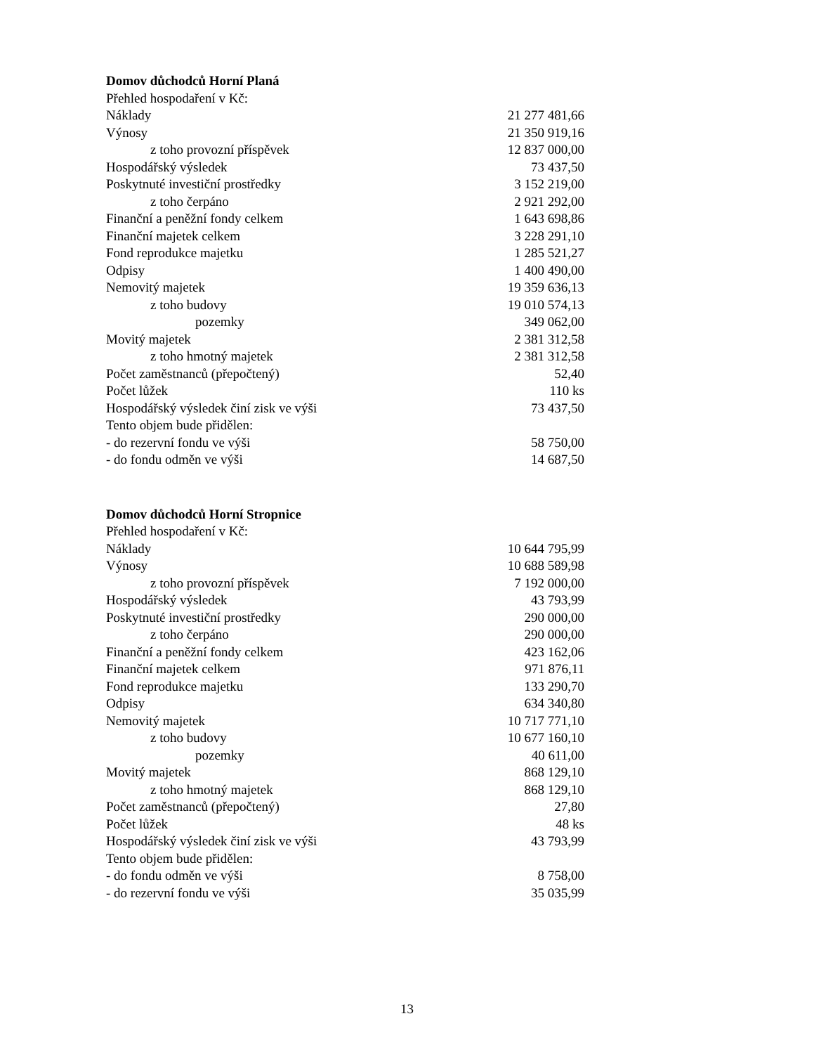Domov důchodců Horní Planá
| Přehled hospodaření v Kč: | |
| Náklady | 21 277 481,66 |
| Výnosy | 21 350 919,16 |
| z toho provozní příspěvek | 12 837 000,00 |
| Hospodářský výsledek | 73 437,50 |
| Poskytnuté investiční prostředky | 3 152 219,00 |
| z toho čerpáno | 2 921 292,00 |
| Finanční a peněžní fondy celkem | 1 643 698,86 |
| Finanční majetek celkem | 3 228 291,10 |
| Fond reprodukce majetku | 1 285 521,27 |
| Odpisy | 1 400 490,00 |
| Nemovitý majetek | 19 359 636,13 |
| z toho budovy | 19 010 574,13 |
| pozemky | 349 062,00 |
| Movitý majetek | 2 381 312,58 |
| z toho hmotný majetek | 2 381 312,58 |
| Počet zaměstnanců (přepočtený) | 52,40 |
| Počet lůžek | 110 ks |
| Hospodářský výsledek činí zisk ve výši | 73 437,50 |
| Tento objem bude přidělen: | |
| - do rezervní fondu ve výši | 58 750,00 |
| - do fondu odměn ve výši | 14 687,50 |
Domov důchodců Horní Stropnice
| Přehled hospodaření v Kč: | |
| Náklady | 10 644 795,99 |
| Výnosy | 10 688 589,98 |
| z toho provozní příspěvek | 7 192 000,00 |
| Hospodářský výsledek | 43 793,99 |
| Poskytnuté investiční prostředky | 290 000,00 |
| z toho čerpáno | 290 000,00 |
| Finanční a peněžní fondy celkem | 423 162,06 |
| Finanční majetek celkem | 971 876,11 |
| Fond reprodukce majetku | 133 290,70 |
| Odpisy | 634 340,80 |
| Nemovitý majetek | 10 717 771,10 |
| z toho budovy | 10 677 160,10 |
| pozemky | 40 611,00 |
| Movitý majetek | 868 129,10 |
| z toho hmotný majetek | 868 129,10 |
| Počet zaměstnanců (přepočtený) | 27,80 |
| Počet lůžek | 48 ks |
| Hospodářský výsledek činí zisk ve výši | 43 793,99 |
| Tento objem bude přidělen: | |
| - do fondu odměn ve výši | 8 758,00 |
| - do rezervní fondu ve výši | 35 035,99 |
13